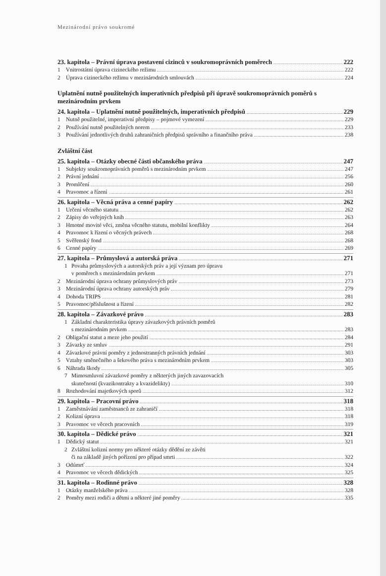Mezinárodní právo soukromé
23. kapitola – Právní úprava postavení cizinců v soukromoprávních poměrech 222
1 Vnitrostátní úprava cizineckého režimu 222
2 Úprava cizineckého režimu v mezinárodních smlouvách 224
Uplatnění nutně použitelných imperativních předpisů při úpravě soukromoprávních poměrů s mezinárodním prvkem
24. kapitola – Uplatnění nutně použitelných, imperativních předpisů 229
1 Nutně použitelné, imperativní předpisy – pojmové vymezení 229
2 Používání nutně použitelných norem 233
3 Používání jednotlivých druhů zahraničních předpisů správního a finančního práva 238
Zvláštní část
25. kapitola – Otázky obecné části občanského práva 247
1 Subjekty soukromoprávních poměrů s mezinárodním prvkem 247
2 Právní jednání 256
3 Promlčení 260
4 Pravomoc a řízení 261
26. kapitola – Věcná práva a cenné papíry 262
1 Určení věcného statutu 262
2 Zápisy do veřejných knih 263
3 Hmotné movité věci, změna věcného statutu, mobilní konflikty 264
4 Pravomoc k řízení o věcných právech 268
5 Svěřenský fond 268
6 Cenné papíry 269
27. kapitola – Průmyslová a autorská práva 271
1 Povaha průmyslových a autorských práv a její význam pro úpravu
v poměrech s mezinárodním prvkem 271
2 Mezinárodní úprava ochrany průmyslových práv 273
3 Mezinárodní úprava ochrany autorských práv 279
4 Dohoda TRIPS 281
5 Pravomoc/příslušnost a řízení 282
28. kapitola – Závazkové právo 283
1 Základní charakteristika úpravy závazkových právních poměrů
s mezinárodním prvkem 283
2 Obligační statut a meze jeho použití 284
3 Závazky ze smluv 291
4 Závazkové právní poměry z jednostranných právních jednání 303
5 Vztahy směnečného a šekového práva s mezinárodním prvkem 303
6 Náhrada škody 305
7 Mimosmluvní závazkové poměry z některých jiných zavazovacích
skutečností (kvazikontrakty a kvazidelikty) 310
8 Rozhodování majetkových sporů 312
29. kapitola – Pracovní právo 318
1 Zaměstnávání zaměstnanců ze zahraničí 318
2 Kolizní úprava 318
3 Pravomoc ve věcech pracovních 319
30. kapitola – Dědické právo 321
1 Dědický statut 321
2 Zvláštní kolizní normy pro některé otázky dědění ze závěti
či na základě jiných pořízení pro případ smrti 322
3 Odúmrť 324
4 Pravomoc ve věcech dědických 325
31. kapitola – Rodinné právo 328
1 Otázky manželského práva 328
2 Poměry mezi rodiči a dětmi a některé jiné poměry 335